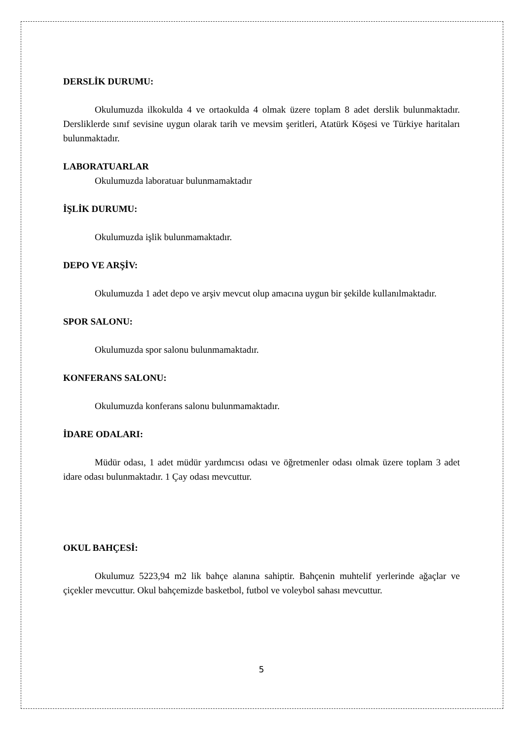DERSLİK DURUMU:
Okulumuzda ilkokulda 4 ve ortaokulda 4 olmak üzere toplam 8 adet derslik bulunmaktadır. Dersliklerde sınıf sevisine uygun olarak tarih ve mevsim şeritleri, Atatürk Köşesi ve Türkiye haritaları bulunmaktadır.
LABORATUARLAR
Okulumuzda laboratuar bulunmamaktadır
İŞLİK DURUMU:
Okulumuzda işlik bulunmamaktadır.
DEPO VE ARŞİV:
Okulumuzda 1 adet depo ve arşiv mevcut olup amacına uygun bir şekilde kullanılmaktadır.
SPOR SALONU:
Okulumuzda spor salonu bulunmamaktadır.
KONFERANS SALONU:
Okulumuzda konferans salonu bulunmamaktadır.
İDARE ODALARI:
Müdür odası, 1 adet müdür yardımcısı odası ve öğretmenler odası olmak üzere toplam 3 adet idare odası bulunmaktadır. 1 Çay odası mevcuttur.
OKUL BAHÇESİ:
Okulumuz 5223,94 m2 lik bahçe alanına sahiptir. Bahçenin muhtelif yerlerinde ağaçlar ve çiçekler mevcuttur. Okul bahçemizde basketbol, futbol ve voleybol sahası mevcuttur.
5